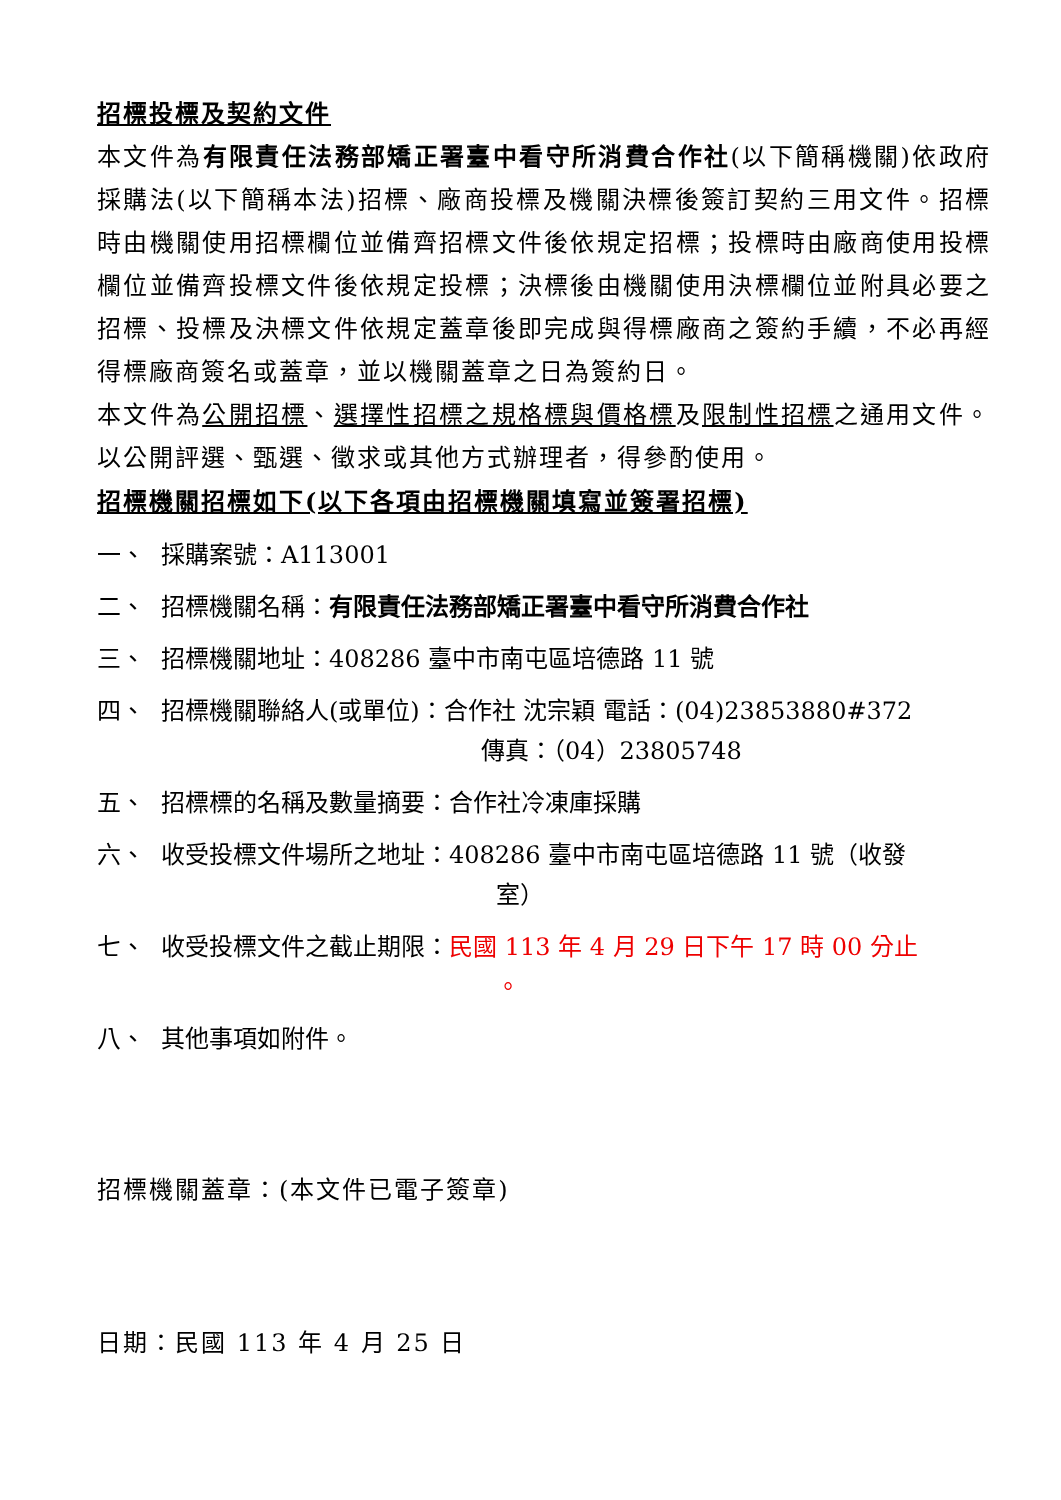招標投標及契約文件
本文件為有限責任法務部矯正署臺中看守所消費合作社(以下簡稱機關)依政府採購法(以下簡稱本法)招標、廠商投標及機關決標後簽訂契約三用文件。招標時由機關使用招標欄位並備齊招標文件後依規定招標；投標時由廠商使用投標欄位並備齊投標文件後依規定投標；決標後由機關使用決標欄位並附具必要之招標、投標及決標文件依規定蓋章後即完成與得標廠商之簽約手續，不必再經得標廠商簽名或蓋章，並以機關蓋章之日為簽約日。
本文件為公開招標、選擇性招標之規格標與價格標及限制性招標之通用文件。以公開評選、甄選、徵求或其他方式辦理者，得參酌使用。
招標機關招標如下(以下各項由招標機關填寫並簽署招標)
一、 採購案號：A113001
二、 招標機關名稱：有限責任法務部矯正署臺中看守所消費合作社
三、 招標機關地址：408286 臺中市南屯區培德路 11 號
四、 招標機關聯絡人(或單位)：合作社 沈宗穎 電話：(04)23853880#372
傳真：（04）23805748
五、 招標標的名稱及數量摘要：合作社冷凍庫採購
六、 收受投標文件場所之地址：408286 臺中市南屯區培德路 11 號（收發
室）
七、 收受投標文件之截止期限：民國 113 年 4 月 29 日下午 17 時 00 分止
。
八、 其他事項如附件。
招標機關蓋章：(本文件已電子簽章)
日期：民國 113 年 4 月 25 日